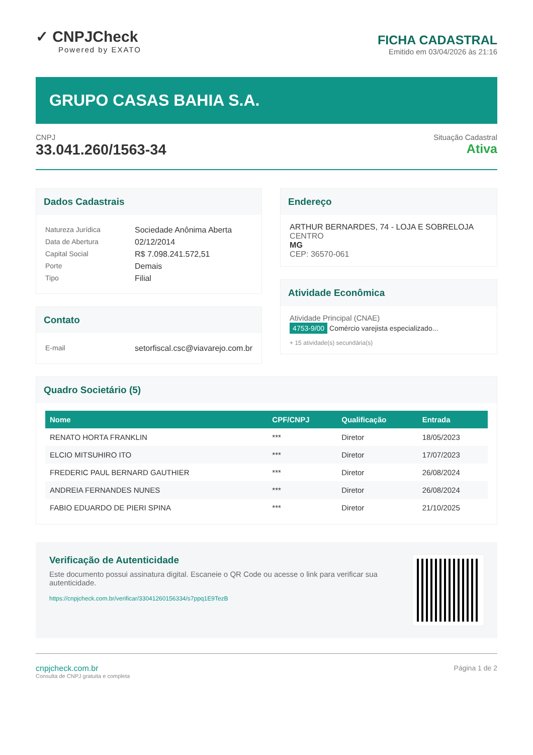✓ CNPJCheck
Powered by EXATO
FICHA CADASTRAL
Emitido em 03/04/2026 às 21:16
GRUPO CASAS BAHIA S.A.
CNPJ
33.041.260/1563-34
Situação Cadastral
Ativa
Dados Cadastrais
Natureza Jurídica Sociedade Anônima Aberta
Data de Abertura 02/12/2014
Capital Social R$ 7.098.241.572,51
Porte Demais
Tipo Filial
Contato
E-mail setorfiscal.csc@viavarejo.com.br
Endereço
ARTHUR BERNARDES, 74 - LOJA E SOBRELOJA
CENTRO
MG
CEP: 36570-061
Atividade Econômica
Atividade Principal (CNAE)
4753-9/00 Comércio varejista especializado...
+ 15 atividade(s) secundária(s)
Quadro Societário (5)
| Nome | CPF/CNPJ | Qualificação | Entrada |
| --- | --- | --- | --- |
| RENATO HORTA FRANKLIN | *** | Diretor | 18/05/2023 |
| ELCIO MITSUHIRO ITO | *** | Diretor | 17/07/2023 |
| FREDERIC PAUL BERNARD GAUTHIER | *** | Diretor | 26/08/2024 |
| ANDREIA FERNANDES NUNES | *** | Diretor | 26/08/2024 |
| FABIO EDUARDO DE PIERI SPINA | *** | Diretor | 21/10/2025 |
Verificação de Autenticidade
Este documento possui assinatura digital. Escaneie o QR Code ou acesse o link para verificar sua autenticidade.
https://cnpjcheck.com.br/verificar/33041260156334/s7ppq1E9TezB
cnpjcheck.com.br
Consulta de CNPJ gratuita e completa
Página 1 de 2